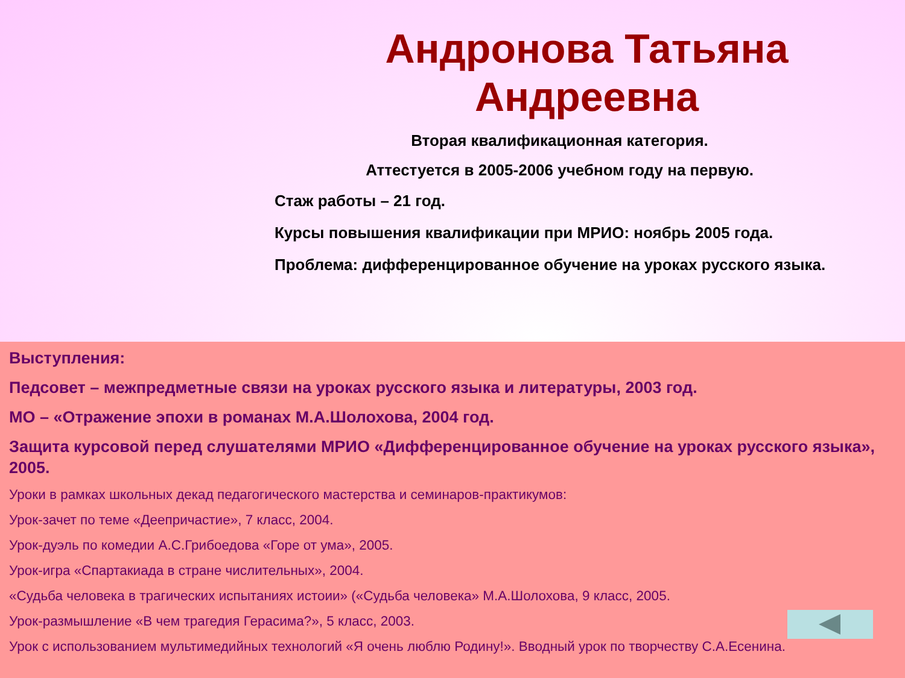Андронова Татьяна Андреевна
Вторая квалификационная категория.
Аттестуется в 2005-2006 учебном году на первую.
Стаж работы – 21 год.
Курсы повышения квалификации при МРИО: ноябрь 2005 года.
Проблема: дифференцированное обучение на уроках русского языка.
Выступления:
Педсовет – межпредметные связи на уроках русского языка и литературы, 2003 год.
МО – «Отражение эпохи в романах М.А.Шолохова, 2004 год.
Защита курсовой перед слушателями МРИО «Дифференцированное обучение на уроках русского языка», 2005.
Уроки в рамках школьных декад педагогического мастерства и семинаров-практикумов:
Урок-зачет по теме «Деепричастие», 7 класс, 2004.
Урок-дуэль по комедии А.С.Грибоедова «Горе от ума», 2005.
Урок-игра «Спартакиада в стране числительных», 2004.
«Судьба человека в трагических испытаниях истоии» («Судьба человека» М.А.Шолохова, 9 класс, 2005.
Урок-размышление «В чем трагедия Герасима?», 5 класс, 2003.
Урок с использованием мультимедийных технологий «Я очень люблю Родину!». Вводный урок по творчеству С.А.Есенина.